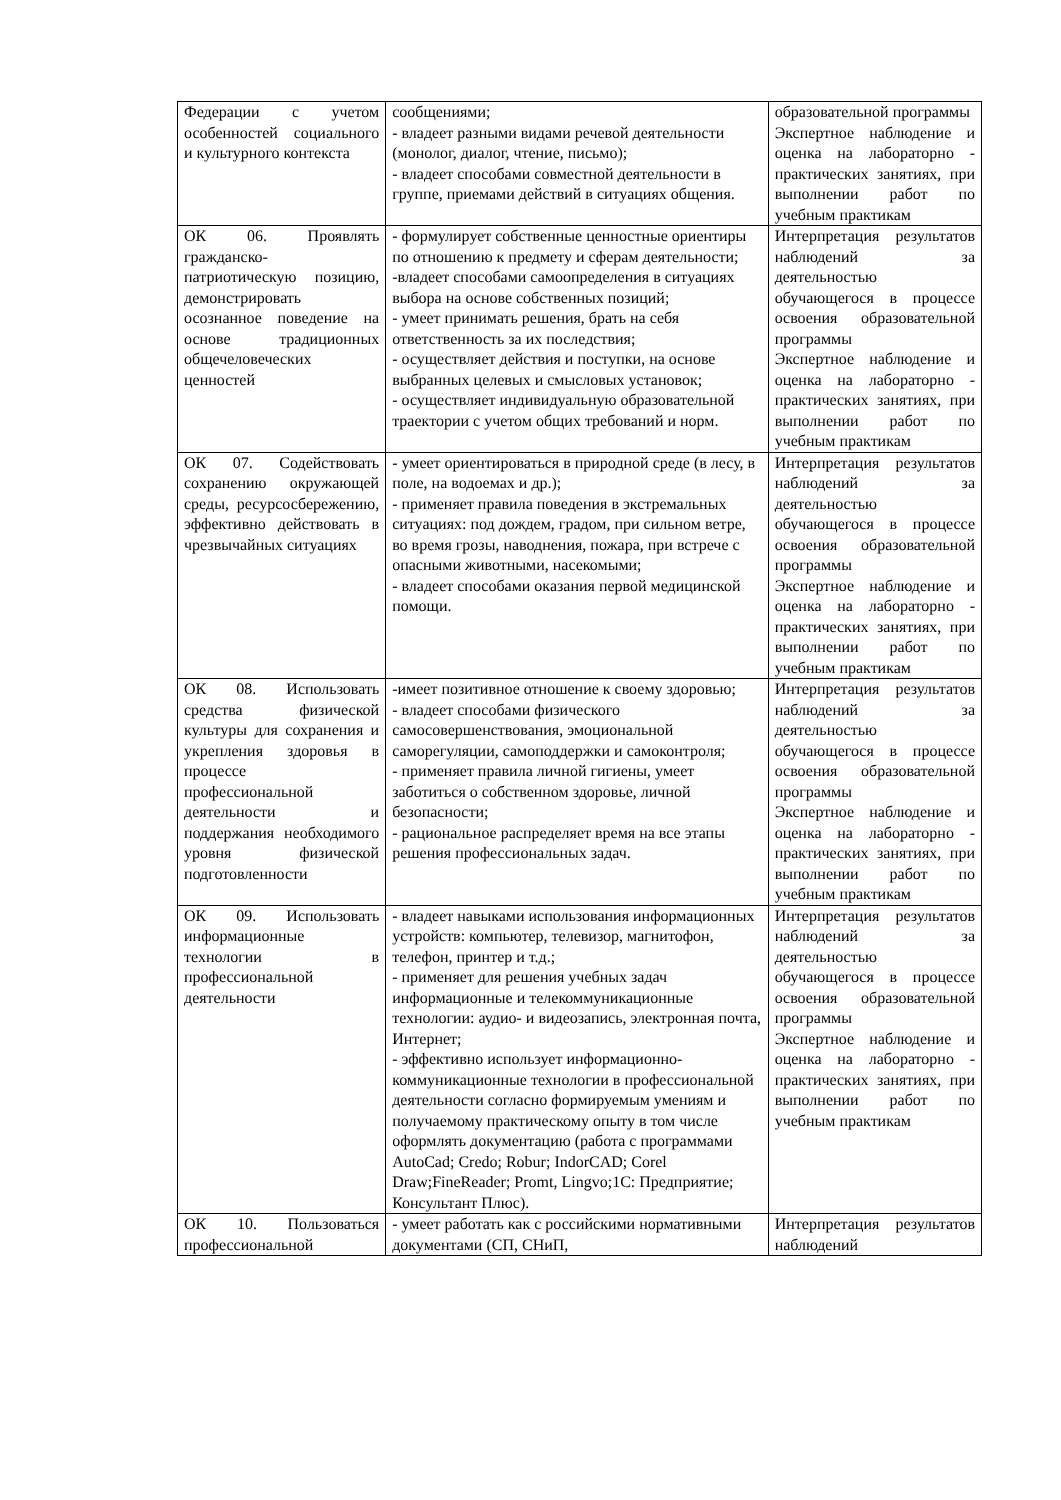| Федерации с учетом особенностей социального и культурного контекста | сообщениями; - владеет разными видами речевой деятельности (монолог, диалог, чтение, письмо); - владеет способами совместной деятельности в группе, приемами действий в ситуациях общения. | образовательной программы Экспертное наблюдение и оценка на лабораторно - практических занятиях, при выполнении работ по учебным практикам |
| ОК 06. Проявлять гражданско-патриотическую позицию, демонстрировать осознанное поведение на основе традиционных общечеловеческих ценностей | - формулирует собственные ценностные ориентиры по отношению к предмету и сферам деятельности; -владеет способами самоопределения в ситуациях выбора на основе собственных позиций; - умеет принимать решения, брать на себя ответственность за их последствия; - осуществляет действия и поступки, на основе выбранных целевых и смысловых установок; - осуществляет индивидуальную образовательной траектории с учетом общих требований и норм. | Интерпретация результатов наблюдений за деятельностью обучающегося в процессе освоения образовательной программы Экспертное наблюдение и оценка на лабораторно - практических занятиях, при выполнении работ по учебным практикам |
| ОК 07. Содействовать сохранению окружающей среды, ресурсосбережению, эффективно действовать в чрезвычайных ситуациях | - умеет ориентироваться в природной среде (в лесу, в поле, на водоемах и др.); - применяет правила поведения в экстремальных ситуациях: под дождем, градом, при сильном ветре, во время грозы, наводнения, пожара, при встрече с опасными животными, насекомыми; - владеет способами оказания первой медицинской помощи. | Интерпретация результатов наблюдений за деятельностью обучающегося в процессе освоения образовательной программы Экспертное наблюдение и оценка на лабораторно - практических занятиях, при выполнении работ по учебным практикам |
| ОК 08. Использовать средства физической культуры для сохранения и укрепления здоровья в процессе профессиональной деятельности и поддержания необходимого уровня физической подготовленности | -имеет позитивное отношение к своему здоровью; - владеет способами физического самосовершенствования, эмоциональной саморегуляции, самоподдержки и самоконтроля; - применяет правила личной гигиены, умеет заботиться о собственном здоровье, личной безопасности; - рациональное распределяет время на все этапы решения профессиональных задач. | Интерпретация результатов наблюдений за деятельностью обучающегося в процессе освоения образовательной программы Экспертное наблюдение и оценка на лабораторно - практических занятиях, при выполнении работ по учебным практикам |
| ОК 09. Использовать информационные технологии в профессиональной деятельности | - владеет навыками использования информационных устройств: компьютер, телевизор, магнитофон, телефон, принтер и т.д.; - применяет для решения учебных задач информационные и телекоммуникационные технологии: аудио- и видеозапись, электронная почта, Интернет; - эффективно использует информационно-коммуникационные технологии в профессиональной деятельности согласно формируемым умениям и получаемому практическому опыту в том числе оформлять документацию (работа с программами AutoCad; Credo; Robur; IndorCAD; Corel Draw;FineReader; Promt, Lingvo;1С: Предприятие; Консультант Плюс). | Интерпретация результатов наблюдений за деятельностью обучающегося в процессе освоения образовательной программы Экспертное наблюдение и оценка на лабораторно - практических занятиях, при выполнении работ по учебным практикам |
| ОК 10. Пользоваться профессиональной | - умеет работать как с российскими нормативными документами (СП, СНиП, | Интерпретация результатов наблюдений |